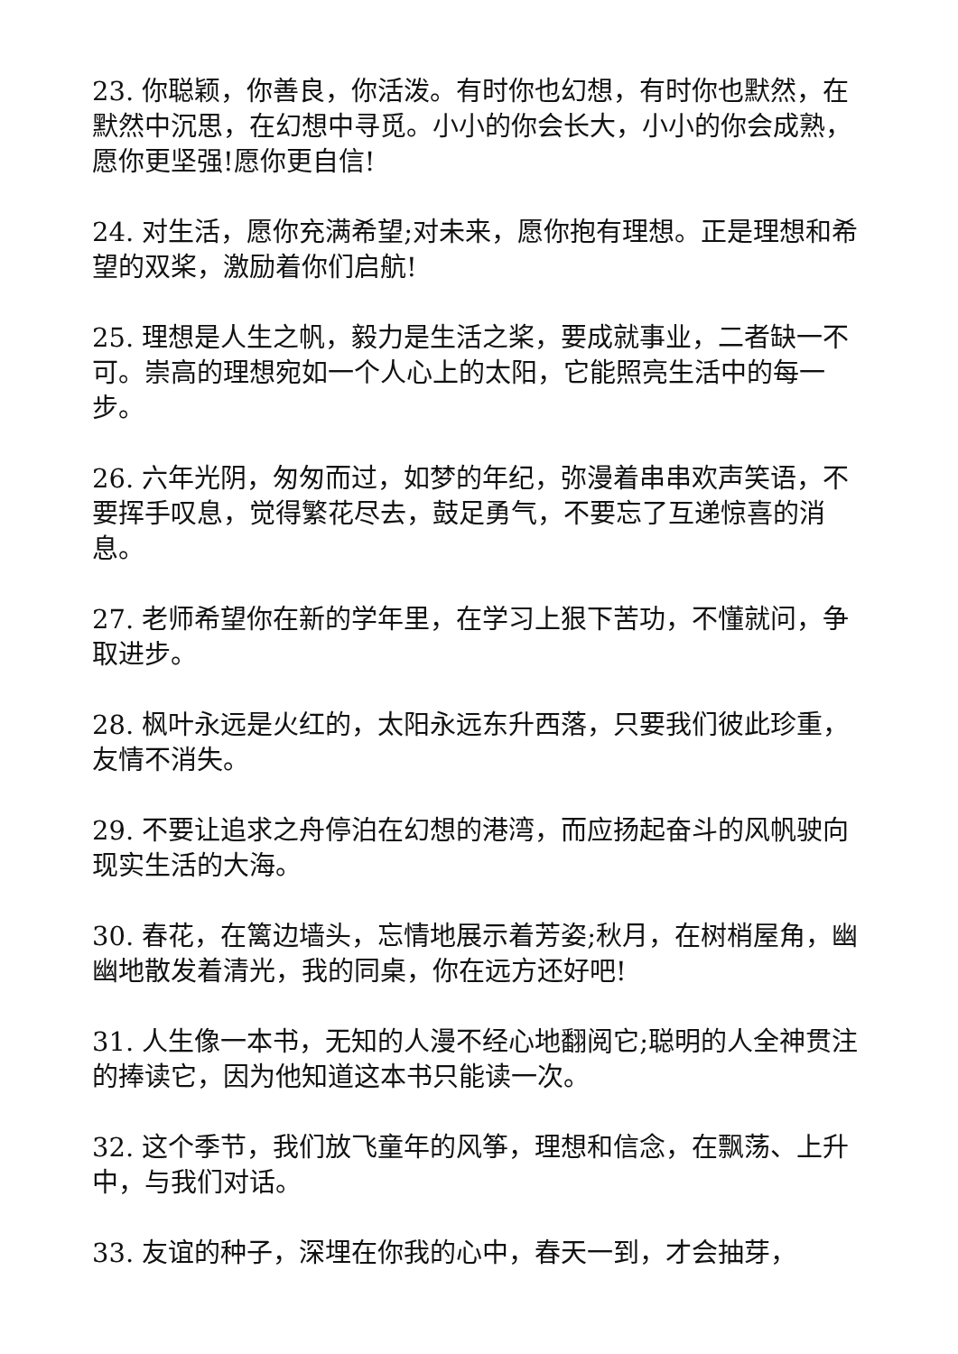23. 你聪颖，你善良，你活泼。有时你也幻想，有时你也默然，在默然中沉思，在幻想中寻觅。小小的你会长大，小小的你会成熟，愿你更坚强!愿你更自信!
24. 对生活，愿你充满希望;对未来，愿你抱有理想。正是理想和希望的双桨，激励着你们启航!
25. 理想是人生之帆，毅力是生活之桨，要成就事业，二者缺一不可。崇高的理想宛如一个人心上的太阳，它能照亮生活中的每一步。
26. 六年光阴，匆匆而过，如梦的年纪，弥漫着串串欢声笑语，不要挥手叹息，觉得繁花尽去，鼓足勇气，不要忘了互递惊喜的消息。
27. 老师希望你在新的学年里，在学习上狠下苦功，不懂就问，争取进步。
28. 枫叶永远是火红的，太阳永远东升西落，只要我们彼此珍重，友情不消失。
29. 不要让追求之舟停泊在幻想的港湾，而应扬起奋斗的风帆驶向现实生活的大海。
30. 春花，在篱边墙头，忘情地展示着芳姿;秋月，在树梢屋角，幽幽地散发着清光，我的同桌，你在远方还好吧!
31. 人生像一本书，无知的人漫不经心地翻阅它;聪明的人全神贯注的捧读它，因为他知道这本书只能读一次。
32. 这个季节，我们放飞童年的风筝，理想和信念，在飘荡、上升中，与我们对话。
33. 友谊的种子，深埋在你我的心中，春天一到，才会抽芽，